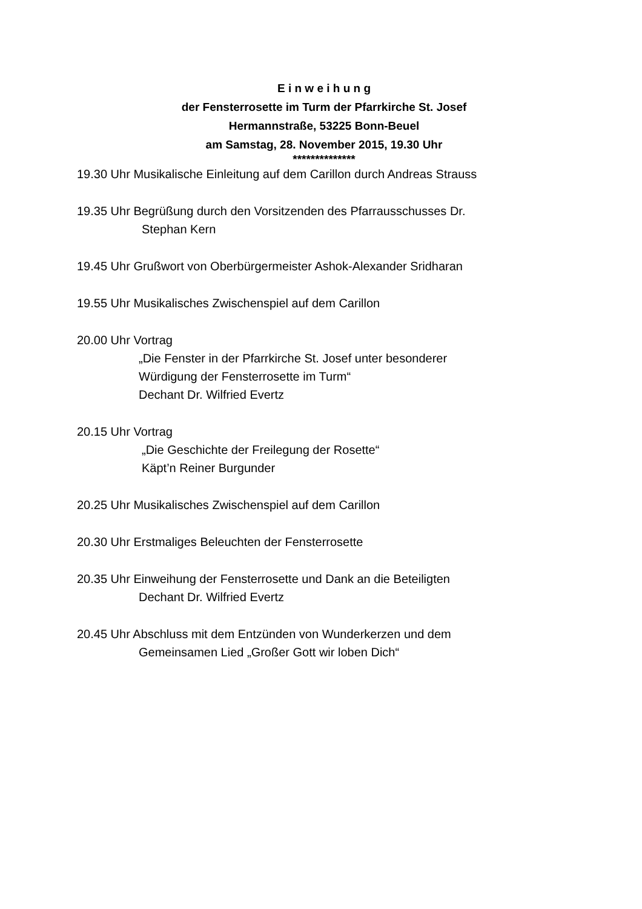E i n w e i h u n g
der Fensterrosette im Turm der Pfarrkirche St. Josef
Hermannstraße, 53225 Bonn-Beuel
am Samstag, 28. November 2015, 19.30 Uhr
**************
19.30 Uhr Musikalische Einleitung auf dem Carillon durch Andreas Strauss
19.35 Uhr Begrüßung durch den Vorsitzenden des Pfarrausschusses Dr.
Stephan Kern
19.45 Uhr Grußwort von Oberbürgermeister Ashok-Alexander Sridharan
19.55 Uhr Musikalisches Zwischenspiel auf dem Carillon
20.00 Uhr Vortrag
„Die Fenster in der Pfarrkirche St. Josef unter besonderer
Würdigung der Fensterrosette im Turm“
Dechant Dr. Wilfried Evertz
20.15 Uhr Vortrag
„Die Geschichte der Freilegung der Rosette“
Käpt’n Reiner Burgunder
20.25 Uhr Musikalisches Zwischenspiel auf dem Carillon
20.30 Uhr Erstmaliges Beleuchten der Fensterrosette
20.35 Uhr Einweihung der Fensterrosette und Dank an die Beteiligten
Dechant Dr. Wilfried Evertz
20.45 Uhr Abschluss mit dem Entzünden von Wunderkerzen und dem
Gemeinsamen Lied „Großer Gott wir loben Dich“